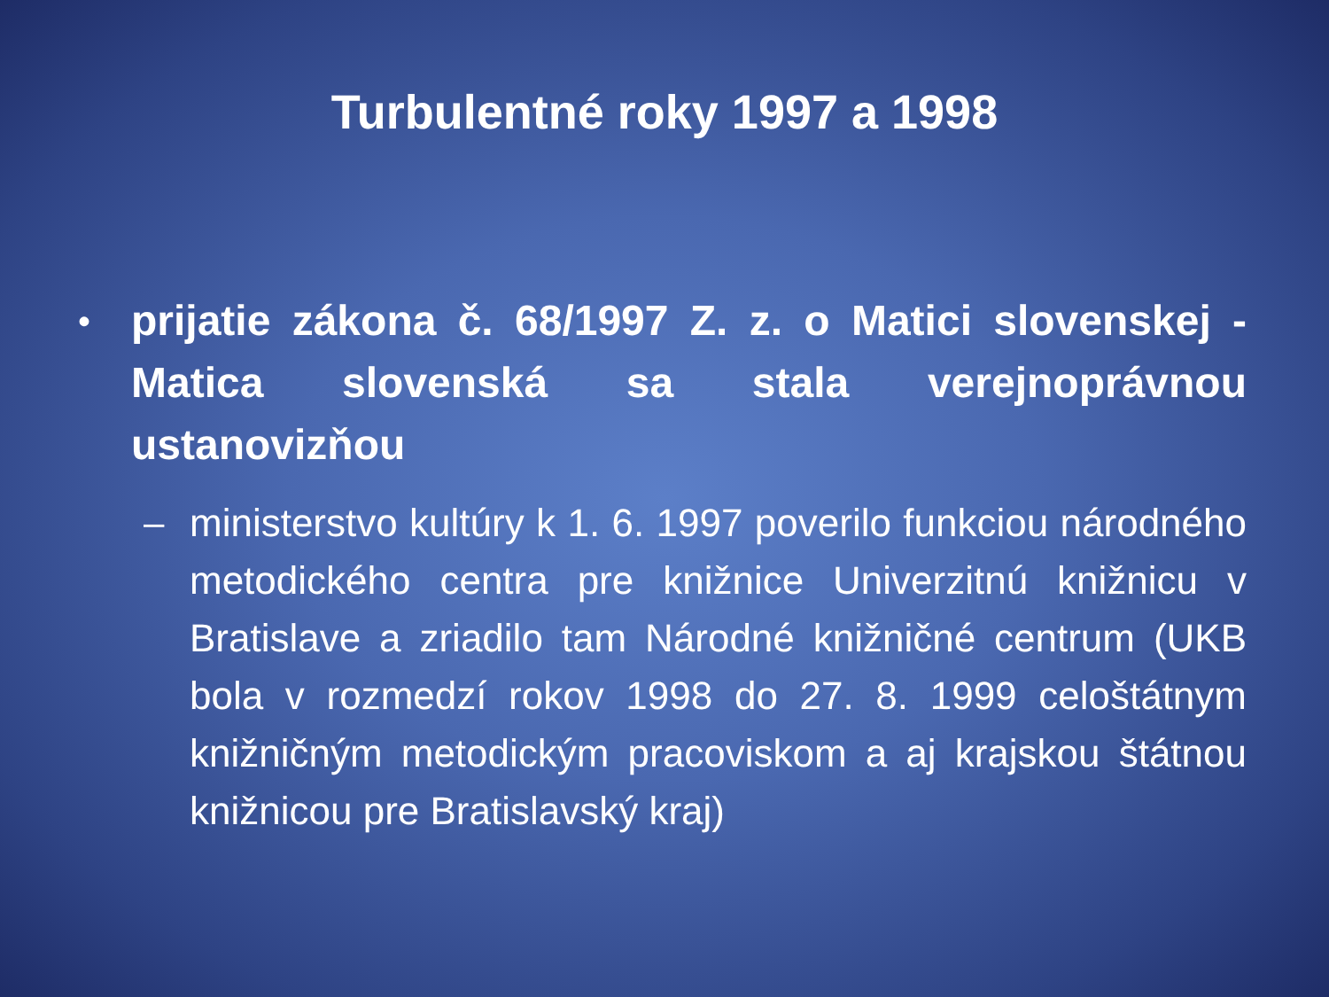Turbulentné roky 1997 a 1998
•
prijatie zákona č. 68/1997 Z. z. o Matici slovenskej - Matica slovenská sa stala verejnoprávnou ustanovizňou
– ministerstvo kultúry k 1. 6. 1997 poverilo funkciou národného metodického centra pre knižnice Univerzitnú knižnicu v Bratislave a zriadilo tam Národné knižničné centrum (UKB bola v rozmedzí rokov 1998 do 27. 8. 1999 celoštátnym knižničným metodickým pracoviskom a aj krajskou štátnou knižnicou pre Bratislavský kraj)